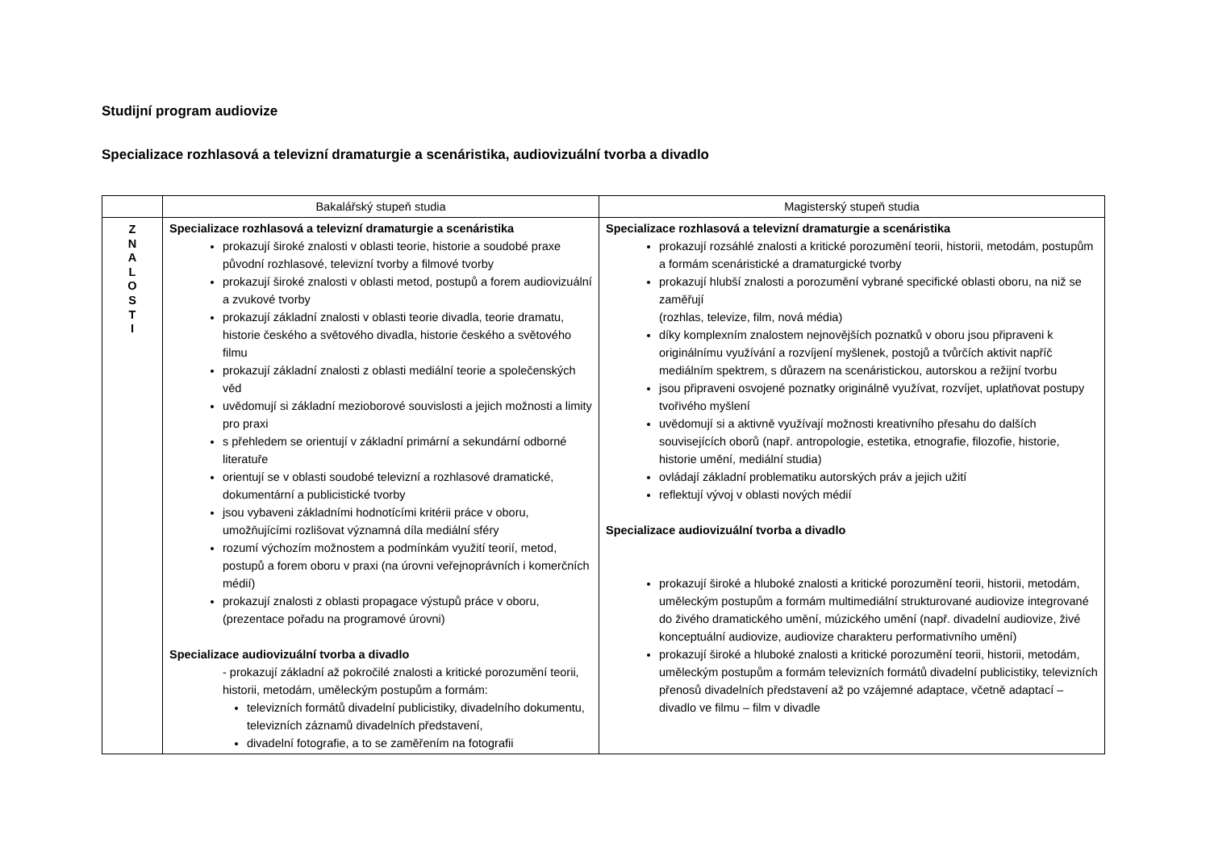Studijní program audiovize
Specializace rozhlasová a televizní dramaturgie a scenáristika, audiovizuální tvorba a divadlo
| | Bakalářský stupeň studia | Magisterský stupeň studia |
| --- | --- | --- |
| Z N A L O S T I | Specializace rozhlasová a televizní dramaturgie a scenáristika prokazují široké znalosti v oblasti teorie, historie a soudobé praxe původní rozhlasové, televizní tvorby a filmové tvorby prokazují široké znalosti v oblasti metod, postupů a forem audiovizuální a zvukové tvorby prokazují základní znalosti v oblasti teorie divadla, teorie dramatu, historie českého a světového divadla, historie českého a světového filmu prokazují základní znalosti z oblasti mediální teorie a společenských věd uvědomují si základní mezioborové souvislosti a jejich možnosti a limity pro praxi s přehledem se orientují v základní primární a sekundární odborné literatuře orientují se v oblasti soudobé televizní a rozhlasové dramatické, dokumentární a publicistické tvorby jsou vybaveni základními hodnotícími kritérii práce v oboru, umožňujícími rozlišovat významná díla mediální sféry rozumí výchozím možnostem a podmínkám využití teorií, metod, postupů a forem oboru v praxi (na úrovni veřejnoprávních i komerčních médií) prokazují znalosti z oblasti propagace výstupů práce v oboru, (prezentace pořadu na programové úrovni) Specializace audiovizuální tvorba a divadlo - prokazují základní až pokročilé znalosti a kritické porozumění teorii, historii, metodám, uměleckým postupům a formám: televizních formátů divadelní publicistiky, divadelního dokumentu, televizních záznamů divadelních představení, divadelní fotografie, a to se zaměřením na fotografii | Specializace rozhlasová a televizní dramaturgie a scenáristika prokazují rozsáhlé znalosti a kritické porozumění teorii, historii, metodám, postupům a formám scenáristické a dramaturgické tvorby prokazují hlubší znalosti a porozumění vybrané specifické oblasti oboru, na niž se zaměřují (rozhlas, televize, film, nová média) díky komplexním znalostem nejnovějších poznatků v oboru jsou připraveni k originálnímu využívání a rozvíjení myšlenek, postojů a tvůrčích aktivit napříč mediálním spektrem, s důrazem na scenáristickou, autorskou a režijní tvorbu jsou připraveni osvojené poznatky originálně využívat, rozvíjet, uplatňovat postupy tvořivého myšlení uvědomují si a aktivně využívají možnosti kreativního přesahu do dalších souvisejících oborů (např. antropologie, estetika, etnografie, filozofie, historie, historie umění, mediální studia) ovládají základní problematiku autorských práv a jejich užití reflektují vývoj v oblasti nových médií Specializace audiovizuální tvorba a divadlo prokazují široké a hluboké znalosti a kritické porozumění teorii, historii, metodám, uměleckým postupům a formám multimediální strukturované audiovize integrované do živého dramatického umění, múzického umění (např. divadelní audiovize, živé konceptuální audiovize, audiovize charakteru performativního umění) prokazují široké a hluboké znalosti a kritické porozumění teorii, historii, metodám, uměleckým postupům a formám televizních formátů divadelní publicistiky, televizních přenosů divadelních představení až po vzájemné adaptace, včetně adaptací – divadlo ve filmu – film v divadle |